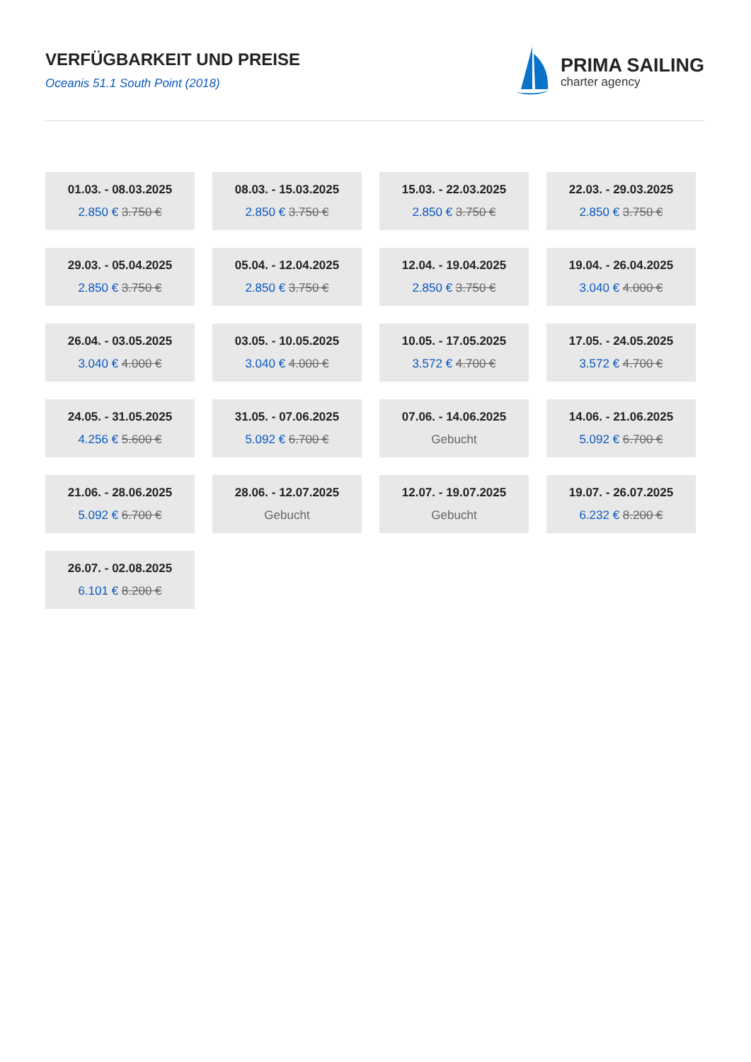VERFÜGBARKEIT UND PREISE
Oceanis 51.1 South Point (2018)
PRIMA SAILING
charter agency
01.03. - 08.03.2025
2.850 € 3.750 €
08.03. - 15.03.2025
2.850 € 3.750 €
15.03. - 22.03.2025
2.850 € 3.750 €
22.03. - 29.03.2025
2.850 € 3.750 €
29.03. - 05.04.2025
2.850 € 3.750 €
05.04. - 12.04.2025
2.850 € 3.750 €
12.04. - 19.04.2025
2.850 € 3.750 €
19.04. - 26.04.2025
3.040 € 4.000 €
26.04. - 03.05.2025
3.040 € 4.000 €
03.05. - 10.05.2025
3.040 € 4.000 €
10.05. - 17.05.2025
3.572 € 4.700 €
17.05. - 24.05.2025
3.572 € 4.700 €
24.05. - 31.05.2025
4.256 € 5.600 €
31.05. - 07.06.2025
5.092 € 6.700 €
07.06. - 14.06.2025
Gebucht
14.06. - 21.06.2025
5.092 € 6.700 €
21.06. - 28.06.2025
5.092 € 6.700 €
28.06. - 12.07.2025
Gebucht
12.07. - 19.07.2025
Gebucht
19.07. - 26.07.2025
6.232 € 8.200 €
26.07. - 02.08.2025
6.101 € 8.200 €